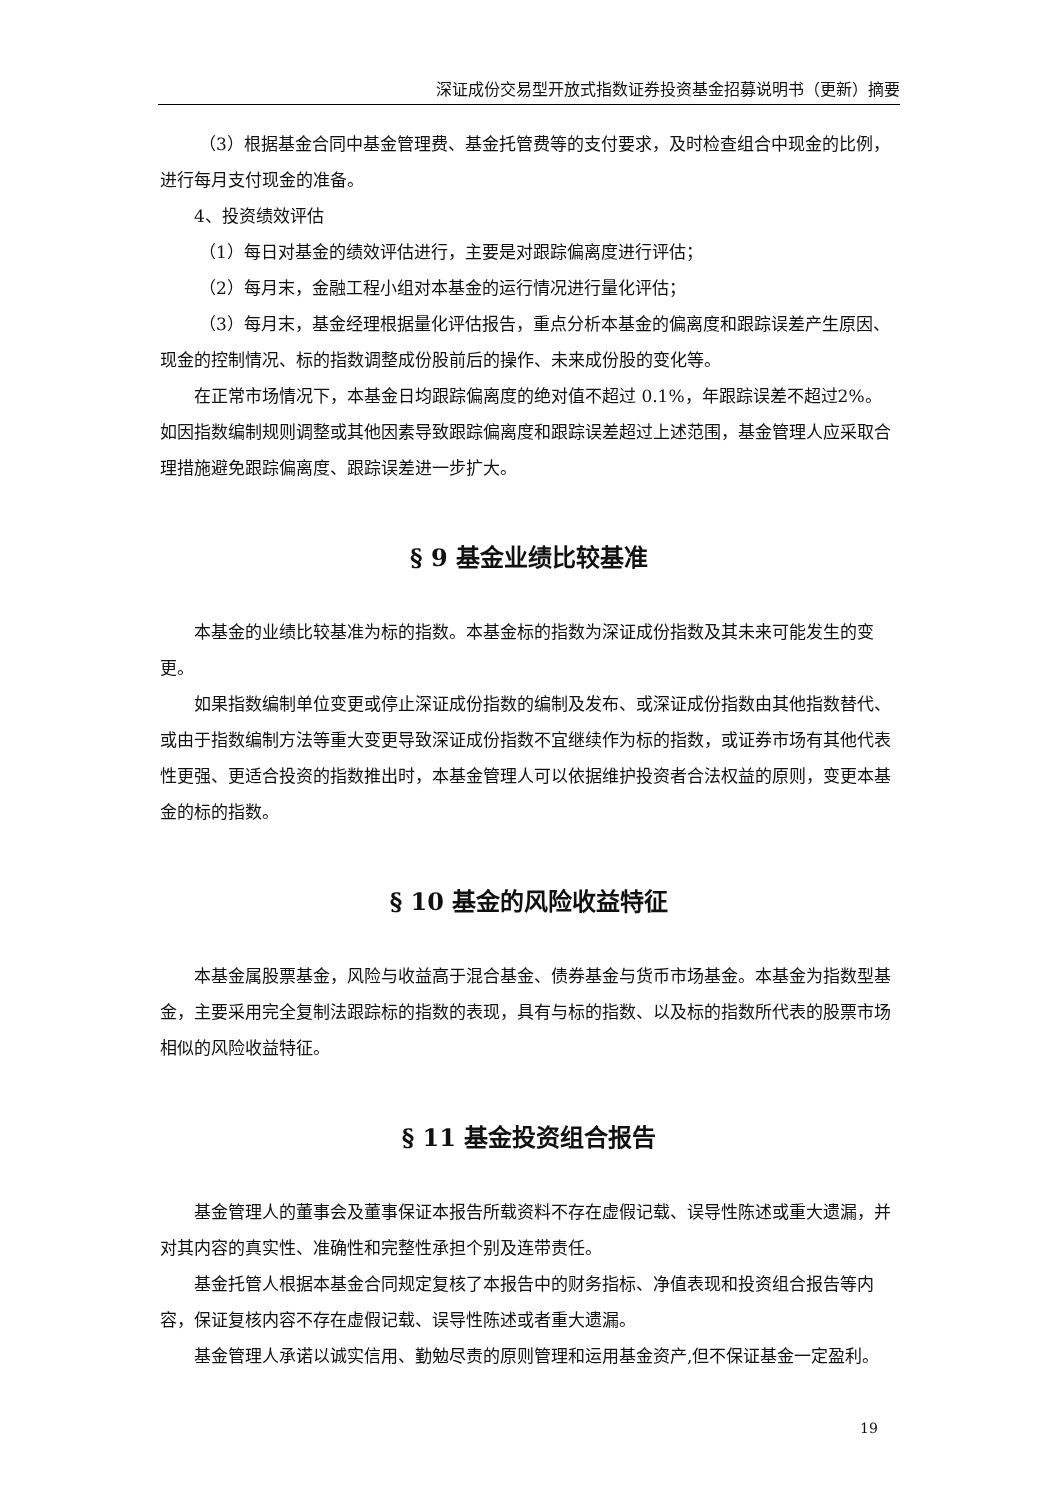深证成份交易型开放式指数证券投资基金招募说明书（更新）摘要
（3）根据基金合同中基金管理费、基金托管费等的支付要求，及时检查组合中现金的比例，进行每月支付现金的准备。
4、投资绩效评估
（1）每日对基金的绩效评估进行，主要是对跟踪偏离度进行评估；
（2）每月末，金融工程小组对本基金的运行情况进行量化评估；
（3）每月末，基金经理根据量化评估报告，重点分析本基金的偏离度和跟踪误差产生原因、现金的控制情况、标的指数调整成份股前后的操作、未来成份股的变化等。
在正常市场情况下，本基金日均跟踪偏离度的绝对值不超过 0.1%，年跟踪误差不超过2%。如因指数编制规则调整或其他因素导致跟踪偏离度和跟踪误差超过上述范围，基金管理人应采取合理措施避免跟踪偏离度、跟踪误差进一步扩大。
§ 9 基金业绩比较基准
本基金的业绩比较基准为标的指数。本基金标的指数为深证成份指数及其未来可能发生的变更。
如果指数编制单位变更或停止深证成份指数的编制及发布、或深证成份指数由其他指数替代、或由于指数编制方法等重大变更导致深证成份指数不宜继续作为标的指数，或证券市场有其他代表性更强、更适合投资的指数推出时，本基金管理人可以依据维护投资者合法权益的原则，变更本基金的标的指数。
§ 10 基金的风险收益特征
本基金属股票基金，风险与收益高于混合基金、债券基金与货币市场基金。本基金为指数型基金，主要采用完全复制法跟踪标的指数的表现，具有与标的指数、以及标的指数所代表的股票市场相似的风险收益特征。
§ 11 基金投资组合报告
基金管理人的董事会及董事保证本报告所载资料不存在虚假记载、误导性陈述或重大遗漏，并对其内容的真实性、准确性和完整性承担个别及连带责任。
基金托管人根据本基金合同规定复核了本报告中的财务指标、净值表现和投资组合报告等内容，保证复核内容不存在虚假记载、误导性陈述或者重大遗漏。
基金管理人承诺以诚实信用、勤勉尽责的原则管理和运用基金资产,但不保证基金一定盈利。
19